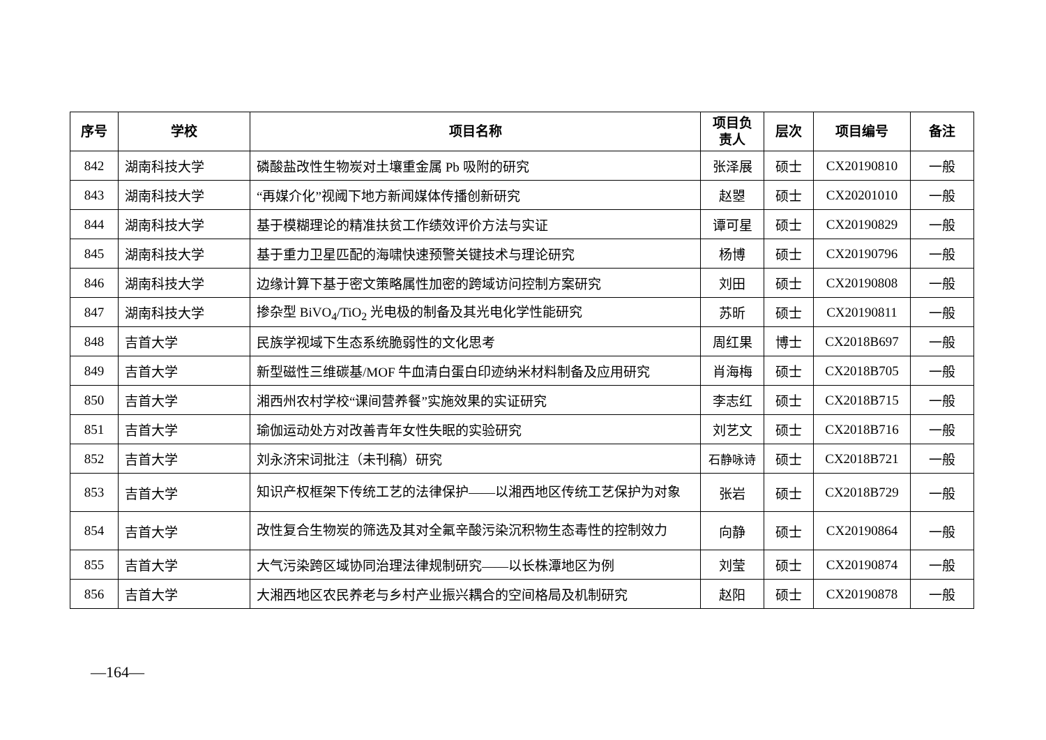| 序号 | 学校 | 项目名称 | 项目负 责人 | 层次 | 项目编号 | 备注 |
| --- | --- | --- | --- | --- | --- | --- |
| 842 | 湖南科技大学 | 磷酸盐改性生物炭对土壤重金属 Pb 吸附的研究 | 张泽展 | 硕士 | CX20190810 | 一般 |
| 843 | 湖南科技大学 | “再媒介化”视阈下地方新闻媒体传播创新研究 | 赵曌 | 硕士 | CX20201010 | 一般 |
| 844 | 湖南科技大学 | 基于模糊理论的精准扶贫工作绩效评价方法与实证 | 谭可星 | 硕士 | CX20190829 | 一般 |
| 845 | 湖南科技大学 | 基于重力卫星匹配的海啸快速预警关键技术与理论研究 | 杨博 | 硕士 | CX20190796 | 一般 |
| 846 | 湖南科技大学 | 边缘计算下基于密文策略属性加密的跨域访问控制方案研究 | 刘田 | 硕士 | CX20190808 | 一般 |
| 847 | 湖南科技大学 | 掺杂型 BiVO<sub>4</sub>/TiO<sub>2</sub> 光电极的制备及其光电化学性能研究 | 苏昕 | 硕士 | CX20190811 | 一般 |
| 848 | 吉首大学 | 民族学视域下生态系统脆弱性的文化思考 | 周红果 | 博士 | CX2018B697 | 一般 |
| 849 | 吉首大学 | 新型磁性三维碳基/MOF 牛血清白蛋白印迹纳米材料制备及应用研究 | 肖海梅 | 硕士 | CX2018B705 | 一般 |
| 850 | 吉首大学 | 湘西州农村学校“课间营养餐”实施效果的实证研究 | 李志红 | 硕士 | CX2018B715 | 一般 |
| 851 | 吉首大学 | 瑜伽运动处方对改善青年女性失眠的实验研究 | 刘艺文 | 硕士 | CX2018B716 | 一般 |
| 852 | 吉首大学 | 刘永济宋词批注（未刊稿）研究 | 石静咏诗 | 硕士 | CX2018B721 | 一般 |
| 853 | 吉首大学 | 知识产权框架下传统工艺的法律保护——以湘西地区传统工艺保护为对象 | 张岩 | 硕士 | CX2018B729 | 一般 |
| 854 | 吉首大学 | 改性复合生物炭的筛选及其对全氟辛酸污染沉积物生态毒性的控制效力 | 向静 | 硕士 | CX20190864 | 一般 |
| 855 | 吉首大学 | 大气污染跨区域协同治理法律规制研究——以长株潭地区为例 | 刘莹 | 硕士 | CX20190874 | 一般 |
| 856 | 吉首大学 | 大湘西地区农民养老与乡村产业振兴耦合的空间格局及机制研究 | 赵阳 | 硕士 | CX20190878 | 一般 |
—164—